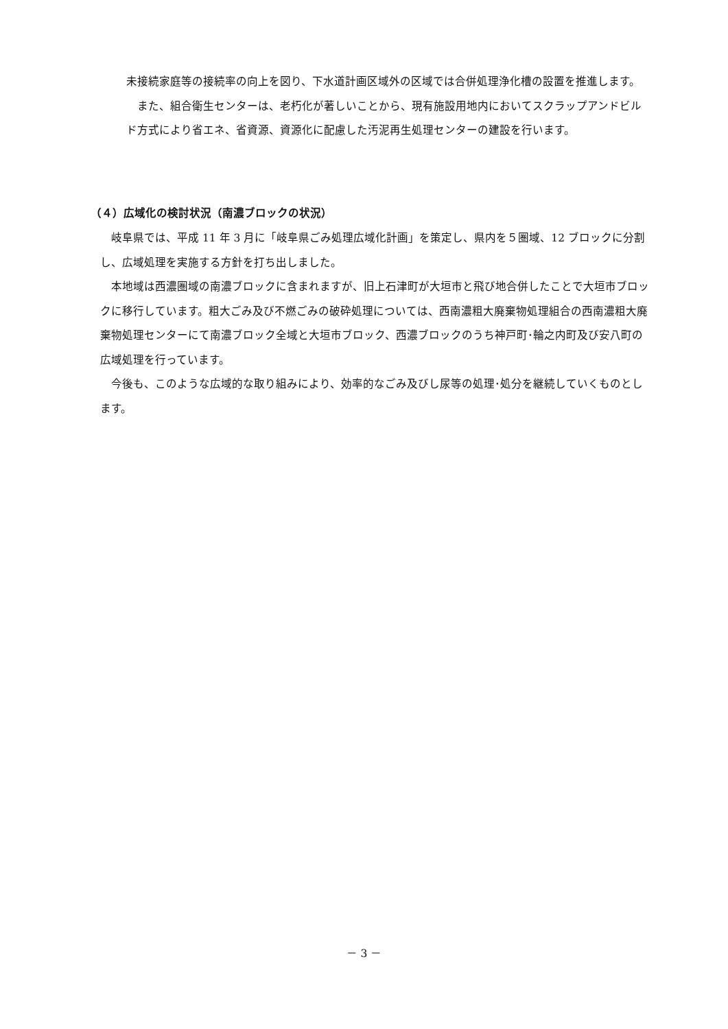未接続家庭等の接続率の向上を図り、下水道計画区域外の区域では合併処理浄化槽の設置を推進します。
　また、組合衛生センターは、老朽化が著しいことから、現有施設用地内においてスクラップアンドビルド方式により省エネ、省資源、資源化に配慮した汚泥再生処理センターの建設を行います。
（４）広域化の検討状況（南濃ブロックの状況）
　岐阜県では、平成 11 年 3 月に「岐阜県ごみ処理広域化計画」を策定し、県内を５圏域、12 ブロックに分割し、広域処理を実施する方針を打ち出しました。
　本地域は西濃圏域の南濃ブロックに含まれますが、旧上石津町が大垣市と飛び地合併したことで大垣市ブロックに移行しています。粗大ごみ及び不燃ごみの破砕処理については、西南濃粗大廃棄物処理組合の西南濃粗大廃棄物処理センターにて南濃ブロック全域と大垣市ブロック、西濃ブロックのうち神戸町･輪之内町及び安八町の広域処理を行っています。
　今後も、このような広域的な取り組みにより、効率的なごみ及びし尿等の処理･処分を継続していくものとします。
－ 3 －